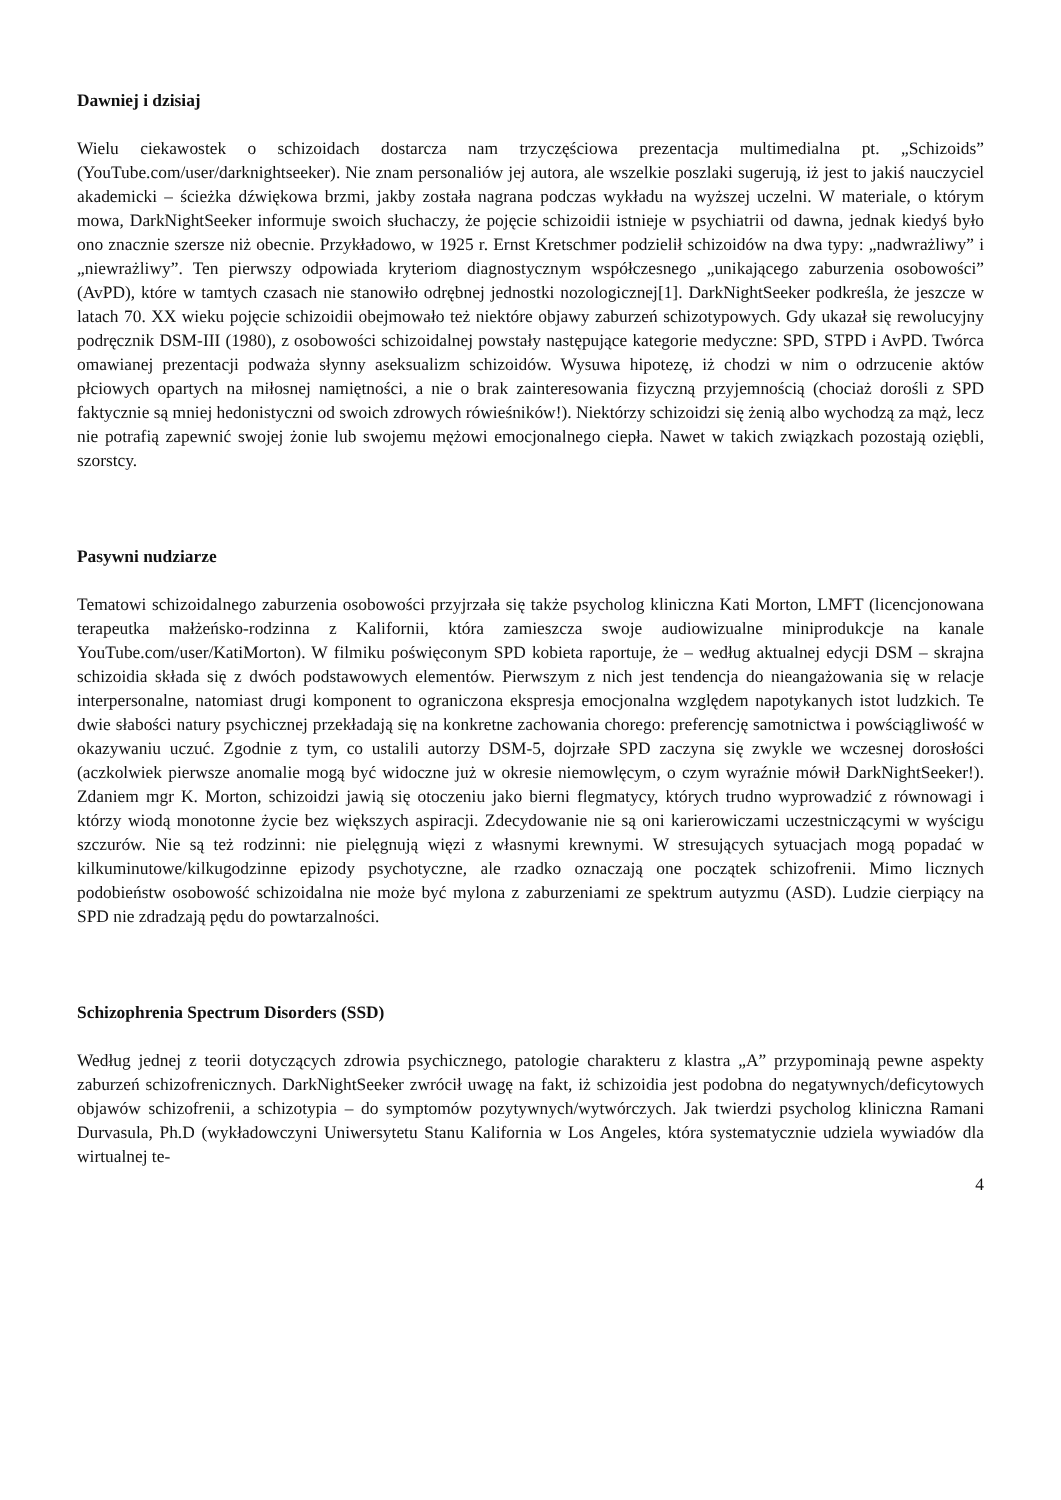Dawniej i dzisiaj
Wielu ciekawostek o schizoidach dostarcza nam trzyczęściowa prezentacja multimedialna pt. „Schizoids” (YouTube.com/user/darknightseeker). Nie znam personaliów jej autora, ale wszelkie poszlaki sugerują, iż jest to jakiś nauczyciel akademicki – ścieżka dźwiękowa brzmi, jakby została nagrana podczas wykładu na wyższej uczelni. W materiale, o którym mowa, DarkNightSeeker informuje swoich słuchaczy, że pojęcie schizoidii istnieje w psychiatrii od dawna, jednak kiedyś było ono znacznie szersze niż obecnie. Przykładowo, w 1925 r. Ernst Kretschmer podzielił schizoidów na dwa typy: „nadwrażliwy” i „niewrażliwy”. Ten pierwszy odpowiada kryteriom diagnostycznym współczesnego „unikającego zaburzenia osobowości” (AvPD), które w tamtych czasach nie stanowiło odrębnej jednostki nozologicznej[1]. DarkNightSeeker podkreśla, że jeszcze w latach 70. XX wieku pojęcie schizoidii obejmowało też niektóre objawy zaburzeń schizotypowych. Gdy ukazał się rewolucyjny podręcznik DSM-III (1980), z osobowości schizoidalnej powstały następujące kategorie medyczne: SPD, STPD i AvPD. Twórca omawianej prezentacji podważa słynny aseksualizm schizoidów. Wysuwa hipotezę, iż chodzi w nim o odrzucenie aktów płciowych opartych na miłosnej namiętności, a nie o brak zainteresowania fizyczną przyjemnością (chociaż dorośli z SPD faktycznie są mniej hedonistyczni od swoich zdrowych rówieśników!). Niektórzy schizoidzi się żenią albo wychodzą za mąż, lecz nie potrafią zapewnić swojej żonie lub swojemu mężowi emocjonalnego ciepła. Nawet w takich związkach pozostają oziębli, szorstcy.
Pasywni nudziarze
Tematowi schizoidalnego zaburzenia osobowości przyjrzała się także psycholog kliniczna Kati Morton, LMFT (licencjonowana terapeutka małżeńsko-rodzinna z Kalifornii, która zamieszcza swoje audiowizualne miniprodukcje na kanale YouTube.com/user/KatiMorton). W filmiku poświęconym SPD kobieta raportuje, że – według aktualnej edycji DSM – skrajna schizoidia składa się z dwóch podstawowych elementów. Pierwszym z nich jest tendencja do nieangażowania się w relacje interpersonalne, natomiast drugi komponent to ograniczona ekspresja emocjonalna względem napotykanych istot ludzkich. Te dwie słabości natury psychicznej przekładają się na konkretne zachowania chorego: preferencję samotnictwa i powściągliwość w okazywaniu uczuć. Zgodnie z tym, co ustalili autorzy DSM-5, dojrzałe SPD zaczyna się zwykle we wczesnej dorosłości (aczkolwiek pierwsze anomalie mogą być widoczne już w okresie niemowlęcym, o czym wyraźnie mówił DarkNightSeeker!). Zdaniem mgr K. Morton, schizoidzi jawią się otoczeniu jako bierni flegmatycy, których trudno wyprowadzić z równowagi i którzy wiodą monotonne życie bez większych aspiracji. Zdecydowanie nie są oni karierowiczami uczestniczącymi w wyścigu szczurów. Nie są też rodzinni: nie pielęgnują więzi z własnymi krewnymi. W stresujących sytuacjach mogą popadać w kilkuminutowe/kilkugodzinne epizody psychotyczne, ale rzadko oznaczają one początek schizofrenii. Mimo licznych podobieństw osobowość schizoidalna nie może być mylona z zaburzeniami ze spektrum autyzmu (ASD). Ludzie cierpiący na SPD nie zdradzają pędu do powtarzalności.
Schizophrenia Spectrum Disorders (SSD)
Według jednej z teorii dotyczących zdrowia psychicznego, patologie charakteru z klastra „A” przypominają pewne aspekty zaburzeń schizofrenicznych. DarkNightSeeker zwrócił uwagę na fakt, iż schizoidia jest podobna do negatywnych/deficytowych objawów schizofrenii, a schizotypia – do symptomów pozytywnych/wytwórczych. Jak twierdzi psycholog kliniczna Ramani Durvasula, Ph.D (wykładowczyni Uniwersytetu Stanu Kalifornia w Los Angeles, która systematycznie udziela wywiadów dla wirtualnej te-
4